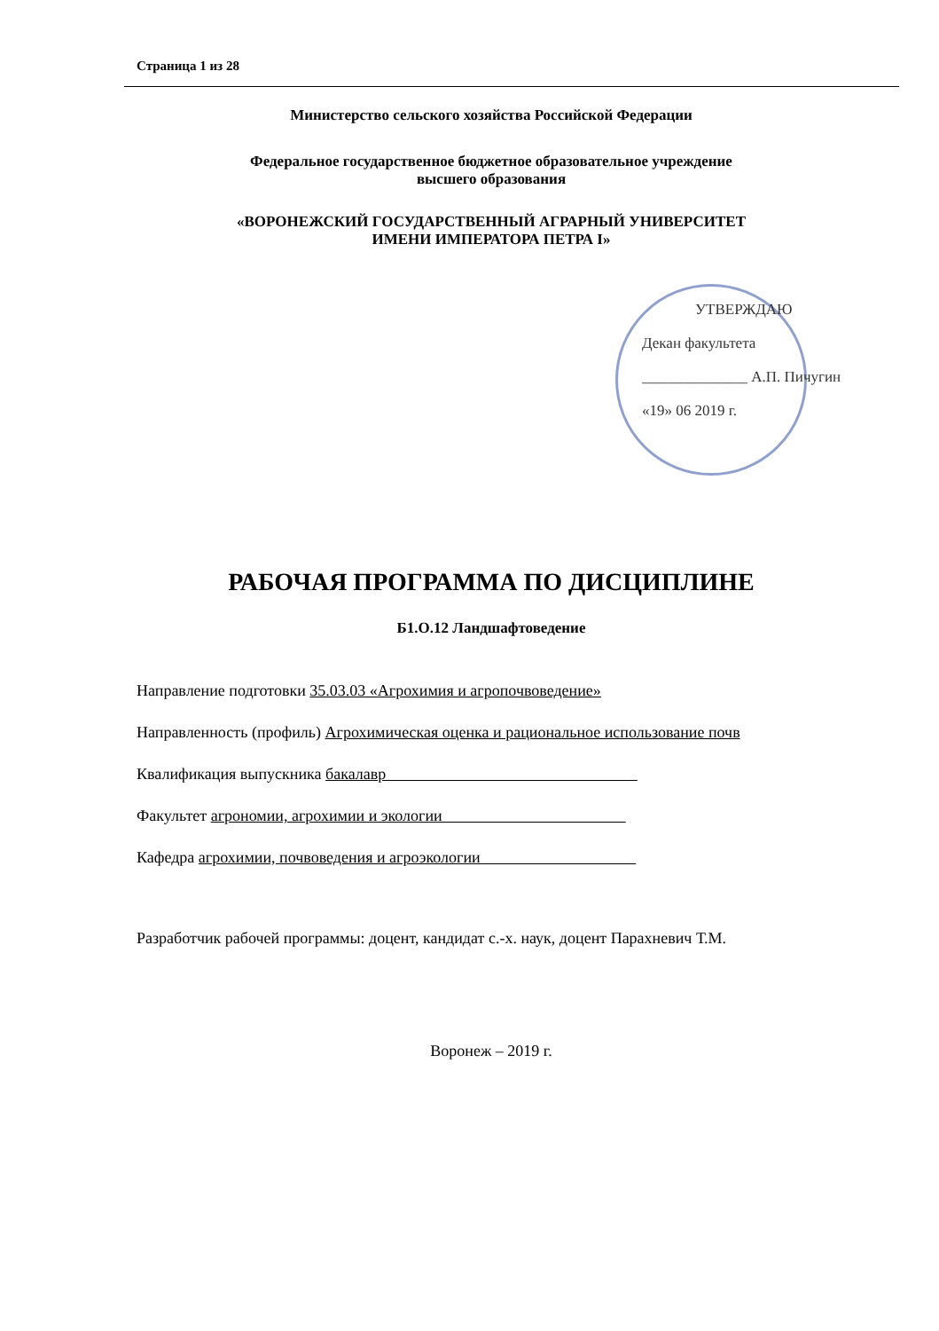Страница 1 из 28
Министерство сельского хозяйства Российской Федерации
Федеральное государственное бюджетное образовательное учреждение
высшего образования
«ВОРОНЕЖСКИЙ ГОСУДАРСТВЕННЫЙ АГРАРНЫЙ УНИВЕРСИТЕТ
ИМЕНИ ИМПЕРАТОРА ПЕТРА I»
УТВЕРЖДАЮ
Декан факультета
______________ А.П. Пичугин
«19» 06 2019 г.
РАБОЧАЯ ПРОГРАММА ПО ДИСЦИПЛИНЕ
Б1.О.12 Ландшафтоведение
Направление подготовки 35.03.03 «Агрохимия и агропочвоведение»
Направленность (профиль) Агрохимическая оценка и рациональное использование почв
Квалификация выпускника бакалавр
Факультет агрономии, агрохимии и экологии
Кафедра агрохимии, почвоведения и агроэкологии
Разработчик рабочей программы: доцент, кандидат с.-х. наук, доцент Парахневич Т.М.
​
Воронеж – 2019 г.